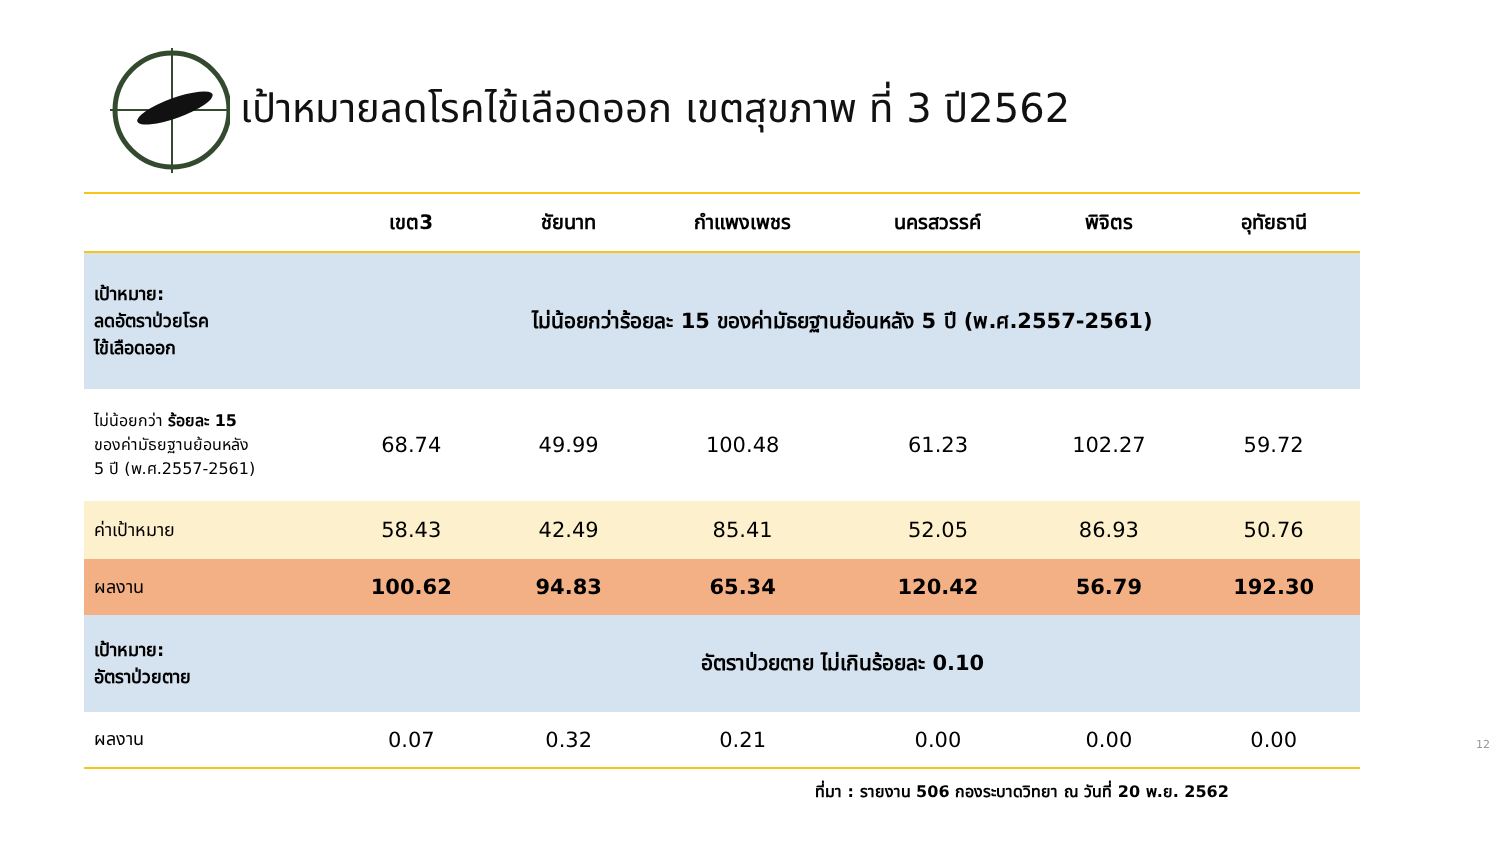เป้าหมายลดโรคไข้เลือดออก เขตสุขภาพ ที่ 3 ปี2562
| | เขต3 | ชัยนาท | กำแพงเพชร | นครสวรรค์ | พิจิตร | อุทัยธานี |
| --- | --- | --- | --- | --- | --- | --- |
| เป้าหมาย: ลดอัตราป่วยโรค ไข้เลือดออก | ไม่น้อยกว่าร้อยละ 15 ของค่ามัธยฐานย้อนหลัง 5 ปี (พ.ศ.2557-2561) | | | | | |
| ไม่น้อยกว่า ร้อยละ 15 ของค่ามัธยฐานย้อนหลัง 5 ปี (พ.ศ.2557-2561) | 68.74 | 49.99 | 100.48 | 61.23 | 102.27 | 59.72 |
| ค่าเป้าหมาย | 58.43 | 42.49 | 85.41 | 52.05 | 86.93 | 50.76 |
| ผลงาน | 100.62 | 94.83 | 65.34 | 120.42 | 56.79 | 192.30 |
| เป้าหมาย: อัตราป่วยตาย | อัตราป่วยตาย ไม่เกินร้อยละ 0.10 | | | | | |
| ผลงาน | 0.07 | 0.32 | 0.21 | 0.00 | 0.00 | 0.00 |
ที่มา : รายงาน 506 กองระบาดวิทยา ณ วันที่ 20 พ.ย. 2562
12